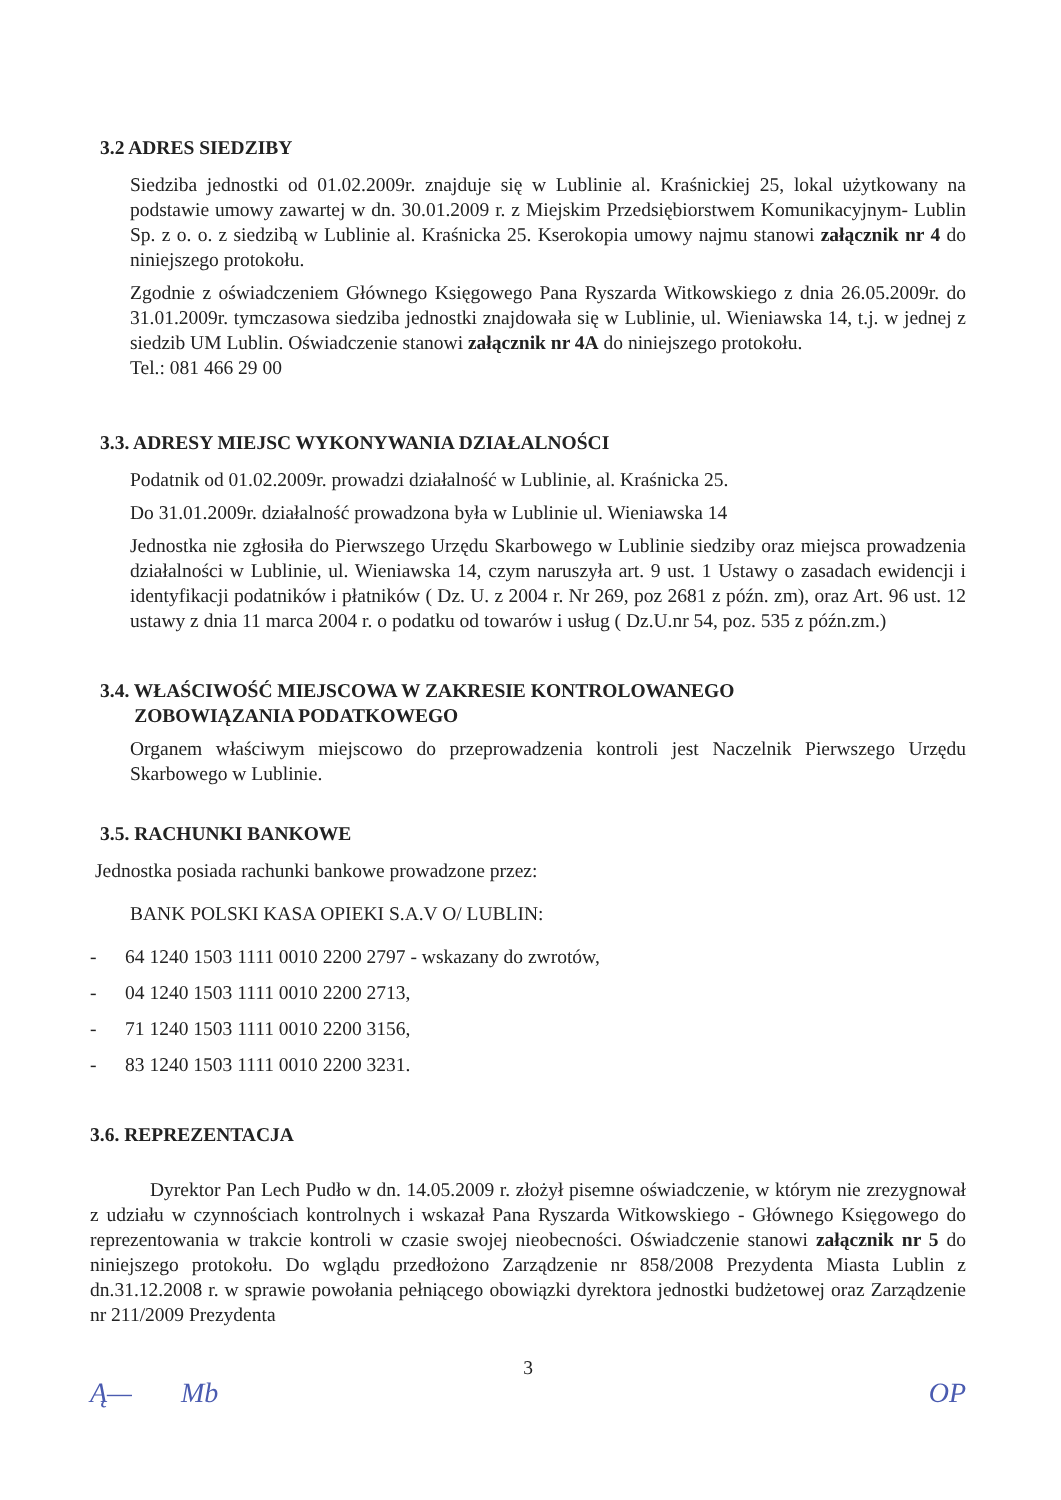3.2 ADRES SIEDZIBY
Siedziba jednostki od 01.02.2009r. znajduje się w Lublinie al. Kraśnickiej 25, lokal użytkowany na podstawie umowy zawartej w dn. 30.01.2009 r. z Miejskim Przedsiębiorstwem Komunikacyjnym- Lublin Sp. z o. o. z siedzibą w Lublinie al. Kraśnicka 25. Kserokopia umowy najmu stanowi załącznik nr 4 do niniejszego protokołu.
Zgodnie z oświadczeniem Głównego Księgowego Pana Ryszarda Witkowskiego z dnia 26.05.2009r. do 31.01.2009r. tymczasowa siedziba jednostki znajdowała się w Lublinie, ul. Wieniawska 14, t.j. w jednej z siedzib UM Lublin. Oświadczenie stanowi załącznik nr 4A do niniejszego protokołu.
Tel.: 081 466 29 00
3.3. ADRESY MIEJSC WYKONYWANIA DZIAŁALNOŚCI
Podatnik od 01.02.2009r. prowadzi działalność w Lublinie, al. Kraśnicka 25.
Do 31.01.2009r. działalność prowadzona była w Lublinie ul. Wieniawska 14
Jednostka nie zgłosiła do Pierwszego Urzędu Skarbowego w Lublinie siedziby oraz miejsca prowadzenia działalności w Lublinie, ul. Wieniawska 14, czym naruszyła art. 9 ust. 1 Ustawy o zasadach ewidencji i identyfikacji podatników i płatników ( Dz. U. z 2004 r. Nr 269, poz 2681 z późn. zm), oraz Art. 96 ust. 12 ustawy z dnia 11 marca 2004 r. o podatku od towarów i usług ( Dz.U.nr 54, poz. 535 z późn.zm.)
3.4. WŁAŚCIWOŚĆ MIEJSCOWA W ZAKRESIE KONTROLOWANEGO
ZOBOWIĄZANIA PODATKOWEGO
Organem właściwym miejscowo do przeprowadzenia kontroli jest Naczelnik Pierwszego Urzędu Skarbowego w Lublinie.
3.5. RACHUNKI BANKOWE
Jednostka posiada rachunki bankowe prowadzone przez:
BANK POLSKI KASA OPIEKI S.A.V O/ LUBLIN:
- 64 1240 1503 1111 0010 2200 2797 - wskazany do zwrotów,
- 04 1240 1503 1111 0010 2200 2713,
- 71 1240 1503 1111 0010 2200 3156,
- 83 1240 1503 1111 0010 2200 3231.
3.6. REPREZENTACJA
Dyrektor Pan Lech Pudło w dn. 14.05.2009 r. złożył pisemne oświadczenie, w którym nie zrezygnował z udziału w czynnościach kontrolnych i wskazał Pana Ryszarda Witkowskiego - Głównego Księgowego do reprezentowania w trakcie kontroli w czasie swojej nieobecności. Oświadczenie stanowi załącznik nr 5 do niniejszego protokołu. Do wglądu przedłożono Zarządzenie nr 858/2008 Prezydenta Miasta Lublin z dn.31.12.2008 r. w sprawie powołania pełniącego obowiązki dyrektora jednostki budżetowej oraz Zarządzenie nr 211/2009 Prezydenta
3
Ą— Mb OP